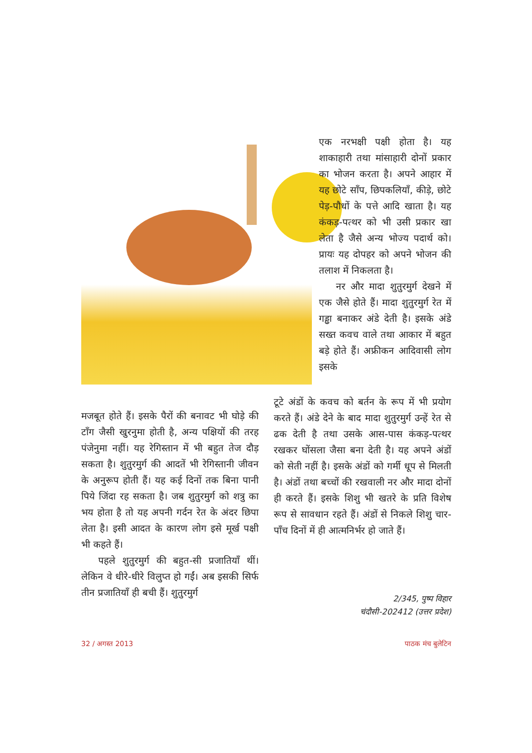एक नरभक्षी पक्षी होता है। यह शाकाहारी तथा मांसाहारी दोनों प्रकार का भोजन करता है। अपने आहार में यह छोटे साँप, छिपकलियाँ, कीड़े, छोटे पेड़-पौधों के पत्ते आदि खाता है। यह कंकड़-पत्थर को भी उसी प्रकार खा लेता है जैसे अन्य भोज्य पदार्थ को। प्रायः यह दोपहर को अपने भोजन की तलाश में निकलता है।
नर और मादा शुतुरमुर्ग देखने में एक जैसे होते हैं। मादा शुतुरमुर्ग रेत में गड्ढा बनाकर अंडे देती है। इसके अंडे सख्त कवच वाले तथा आकार में बहुत बड़े होते हैं। अफ्रीकन आदिवासी लोग इसके
मजबूत होते हैं। इसके पैरों की बनावट भी घोड़े की टाँग जैसी खुरनुमा होती है, अन्य पक्षियों की तरह पंजेनुमा नहीं। यह रेगिस्तान में भी बहुत तेज दौड़ सकता है। शुतुरमुर्ग की आदतें भी रेगिस्तानी जीवन के अनुरूप होती हैं। यह कई दिनों तक बिना पानी पिये जिंदा रह सकता है। जब शुतुरमुर्ग को शत्रु का भय होता है तो यह अपनी गर्दन रेत के अंदर छिपा लेता है। इसी आदत के कारण लोग इसे मूर्ख पक्षी भी कहते हैं।
पहले शुतुरमुर्ग की बहुत-सी प्रजातियाँ थीं। लेकिन वे धीरे-धीरे विलुप्त हो गईं। अब इसकी सिर्फ तीन प्रजातियाँ ही बची हैं। शुतुरमुर्ग
टूटे अंडों के कवच को बर्तन के रूप में भी प्रयोग करते हैं। अंडे देने के बाद मादा शुतुरमुर्ग उन्हें रेत से ढक देती है तथा उसके आस-पास कंकड़-पत्थर रखकर घोंसला जैसा बना देती है। यह अपने अंडों को सेती नहीं है। इसके अंडों को गर्मी धूप से मिलती है। अंडों तथा बच्चों की रखवाली नर और मादा दोनों ही करते हैं। इसके शिशु भी खतरे के प्रति विशेष रूप से सावधान रहते हैं। अंडों से निकले शिशु चार-पाँच दिनों में ही आत्मनिर्भर हो जाते हैं।
2/345, पुष्प विहार
चंदौसी-202412 (उत्तर प्रदेश)
32 / अगस्त 2013 पाठक मंच बुलेटिन